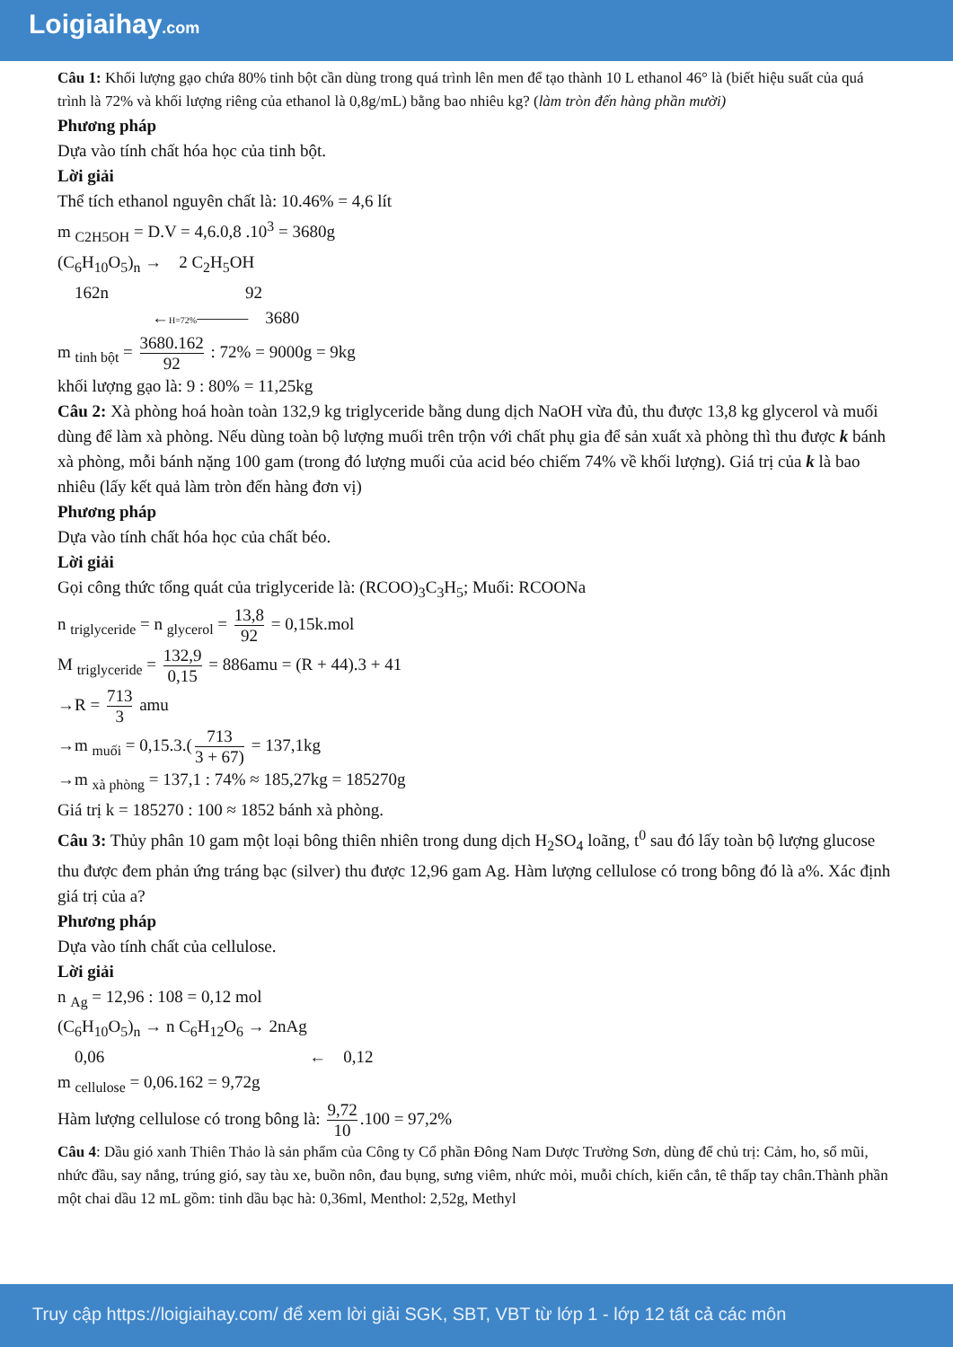Loigiaihay.com
Câu 1: Khối lượng gạo chứa 80% tinh bột cần dùng trong quá trình lên men để tạo thành 10 L ethanol 46° là (biết hiệu suất của quá trình là 72% và khối lượng riêng của ethanol là 0,8g/mL) bằng bao nhiêu kg? (làm tròn đến hàng phần mười)
Phương pháp
Dựa vào tính chất hóa học của tinh bột.
Lời giải
Thể tích ethanol nguyên chất là: 10.46% = 4,6 lít
m <sub>C2H5OH</sub> = D.V = 4,6.0,8 .10<sup>3</sup> = 3680g
(C<sub>6</sub>H<sub>10</sub>O<sub>5</sub>)<sub>n</sub> → 2 C<sub>2</sub>H<sub>5</sub>OH
162n 92
←H=72%——— 3680
m <sub>tinh bột</sub> = 3680.162 92 : 72% = 9000g = 9kg
khối lượng gạo là: 9 : 80% = 11,25kg
Câu 2: Xà phòng hoá hoàn toàn 132,9 kg triglyceride bằng dung dịch NaOH vừa đủ, thu được 13,8 kg glycerol và muối dùng để làm xà phòng. Nếu dùng toàn bộ lượng muối trên trộn với chất phụ gia để sản xuất xà phòng thì thu được k bánh xà phòng, mỗi bánh nặng 100 gam (trong đó lượng muối của acid béo chiếm 74% về khối lượng). Giá trị của k là bao nhiêu (lấy kết quả làm tròn đến hàng đơn vị)
Phương pháp
Dựa vào tính chất hóa học của chất béo.
Lời giải
Gọi công thức tổng quát của triglyceride là: (RCOO)<sub>3</sub>C<sub>3</sub>H<sub>5</sub>; Muối: RCOONa
n <sub>triglyceride</sub> = n <sub>glycerol</sub> = 13,8 92 = 0,15k.mol
M <sub>triglyceride</sub> = 132,9 0,15 = 886amu = (R + 44).3 + 41
→R = 713 3 amu
→m <sub>muối</sub> = 0,15.3.(713 3 + 67) = 137,1kg
→m <sub>xà phòng</sub> = 137,1 : 74% ≈ 185,27kg = 185270g
Giá trị k = 185270 : 100 ≈ 1852 bánh xà phòng.
Câu 3: Thủy phân 10 gam một loại bông thiên nhiên trong dung dịch H<sub>2</sub>SO<sub>4</sub> loãng, t<sup>0</sup> sau đó lấy toàn bộ lượng glucose thu được đem phản ứng tráng bạc (silver) thu được 12,96 gam Ag. Hàm lượng cellulose có trong bông đó là a%. Xác định giá trị của a?
Phương pháp
Dựa vào tính chất của cellulose.
Lời giải
n <sub>Ag</sub> = 12,96 : 108 = 0,12 mol
(C<sub>6</sub>H<sub>10</sub>O<sub>5</sub>)<sub>n</sub> → n C<sub>6</sub>H<sub>12</sub>O<sub>6</sub> → 2nAg
0,06 ← 0,12
m <sub>cellulose</sub> = 0,06.162 = 9,72g
Hàm lượng cellulose có trong bông là: 9,72 10.100 = 97,2%
Câu 4: Dầu gió xanh Thiên Thảo là sản phẩm của Công ty Cổ phần Đông Nam Dược Trường Sơn, dùng để chủ trị: Cảm, ho, sổ mũi, nhức đầu, say nắng, trúng gió, say tàu xe, buồn nôn, đau bụng, sưng viêm, nhức mỏi, muỗi chích, kiến cắn, tê thấp tay chân.Thành phần một chai dầu 12 mL gồm: tinh dầu bạc hà: 0,36ml, Menthol: 2,52g, Methyl
Truy cập https://loigiaihay.com/ để xem lời giải SGK, SBT, VBT từ lớp 1 - lớp 12 tất cả các môn